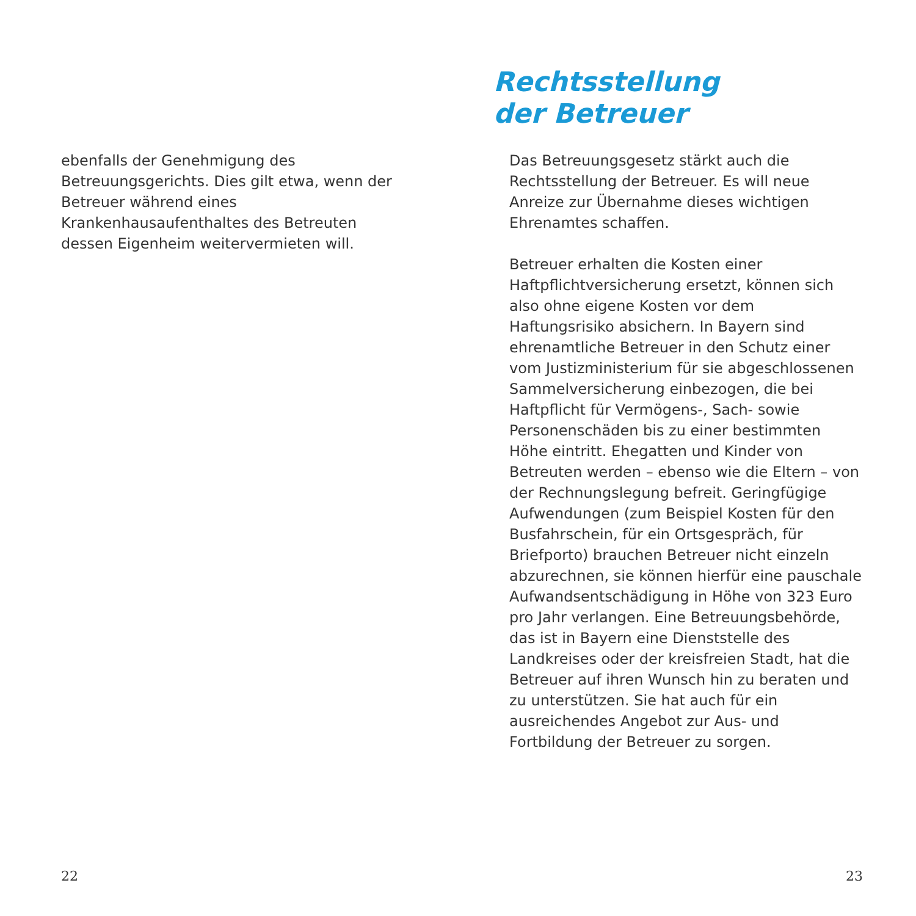ebenfalls der Genehmigung des Betreuungsgerichts. Dies gilt etwa, wenn der Betreuer während eines Krankenhausaufenthaltes des Betreuten dessen Eigenheim weitervermieten will.
22
Rechtsstellung
der Betreuer
Das Betreuungsgesetz stärkt auch die Rechtsstellung der Betreuer. Es will neue Anreize zur Übernahme dieses wichtigen Ehrenamtes schaffen.
Betreuer erhalten die Kosten einer Haftpflichtversicherung ersetzt, können sich also ohne eigene Kosten vor dem Haftungsrisiko absichern. In Bayern sind ehrenamtliche Betreuer in den Schutz einer vom Justizministerium für sie abgeschlossenen Sammelversicherung einbezogen, die bei Haftpflicht für Vermögens-, Sach- sowie Personenschäden bis zu einer bestimmten Höhe eintritt. Ehegatten und Kinder von Betreuten werden – ebenso wie die Eltern – von der Rechnungslegung befreit. Geringfügige Aufwendungen (zum Beispiel Kosten für den Busfahrschein, für ein Ortsgespräch, für Briefporto) brauchen Betreuer nicht einzeln abzurechnen, sie können hierfür eine pauschale Aufwandsentschädigung in Höhe von 323 Euro pro Jahr verlangen. Eine Betreuungsbehörde, das ist in Bayern eine Dienststelle des Landkreises oder der kreisfreien Stadt, hat die Betreuer auf ihren Wunsch hin zu beraten und zu unterstützen. Sie hat auch für ein ausreichendes Angebot zur Aus- und Fortbildung der Betreuer zu sorgen.
23